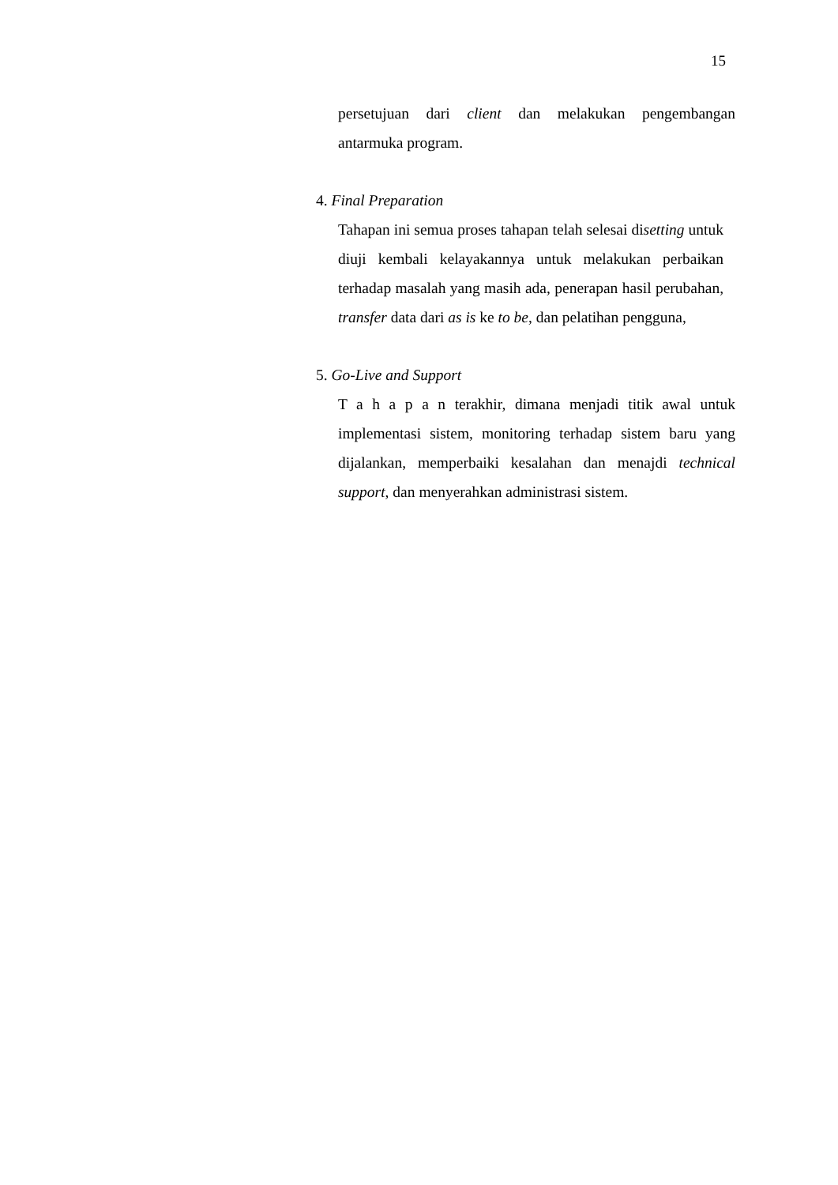15
persetujuan dari client dan melakukan pengembangan antarmuka program.
4. Final Preparation
Tahapan ini semua proses tahapan telah selesai disetting untuk diuji kembali kelayakannya untuk melakukan perbaikan terhadap masalah yang masih ada, penerapan hasil perubahan, transfer data dari as is ke to be, dan pelatihan pengguna,
5. Go-Live and Support
T a h a p a n terakhir, dimana menjadi titik awal untuk implementasi sistem, monitoring terhadap sistem baru yang dijalankan, memperbaiki kesalahan dan menajdi technical support, dan menyerahkan administrasi sistem.